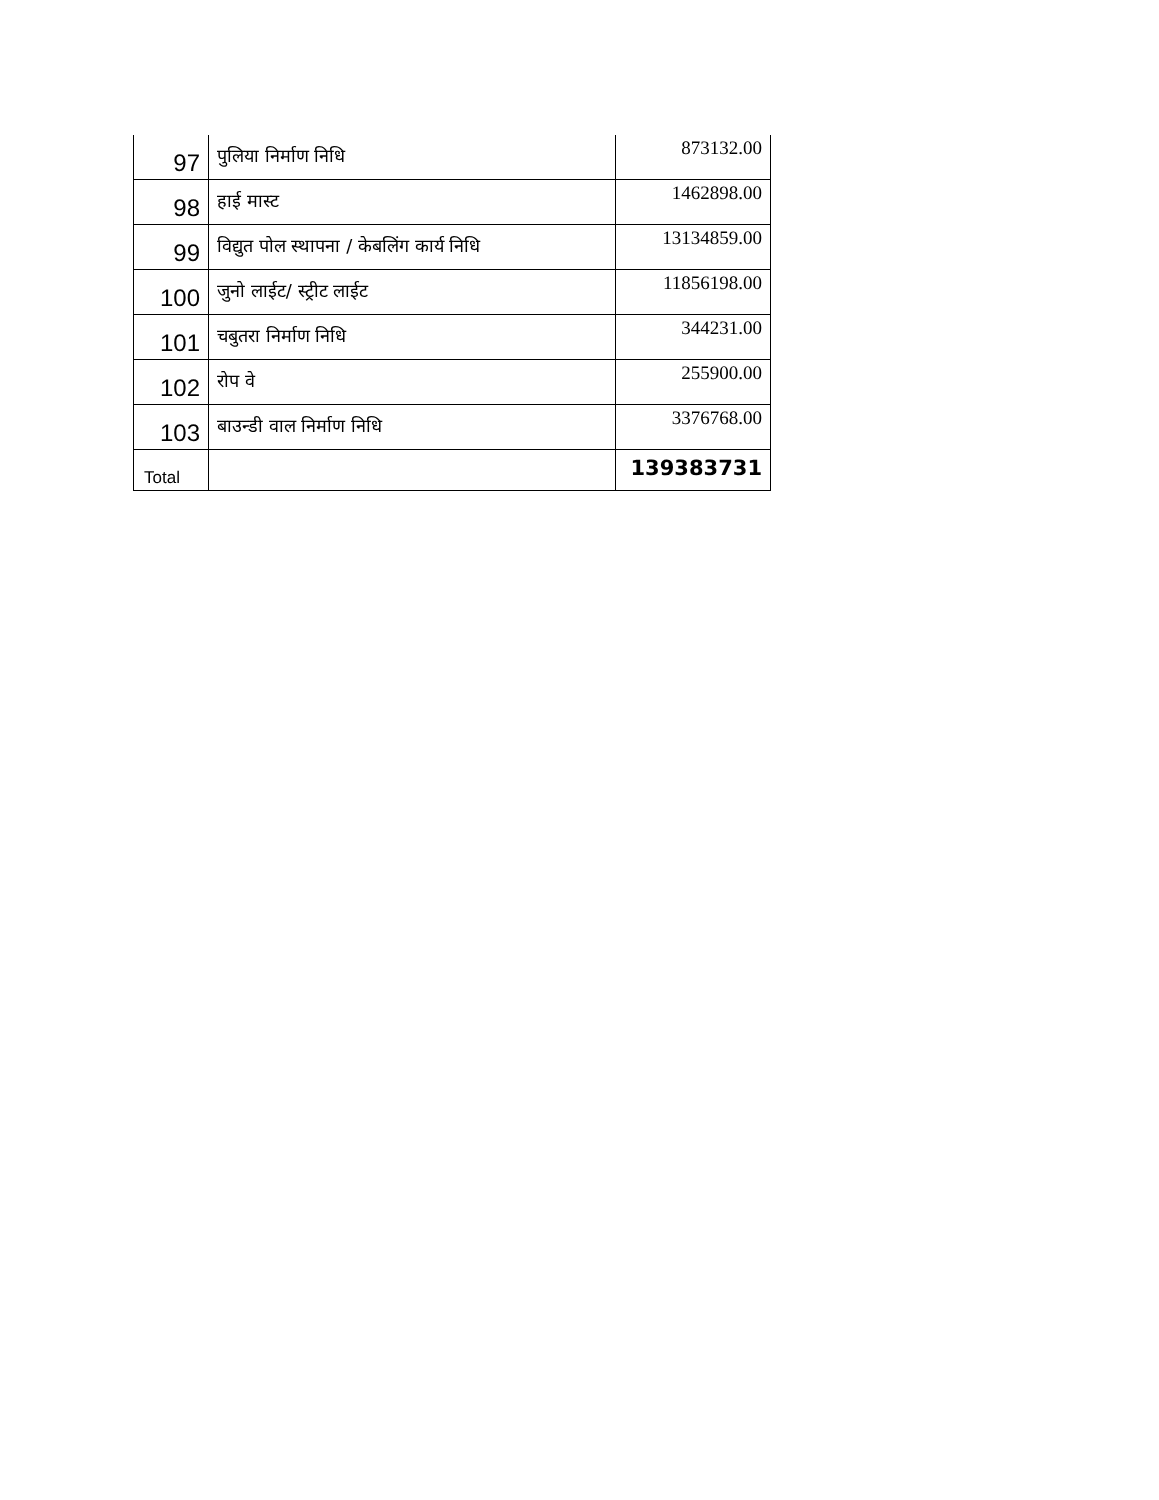| 97 | पुलिया निर्माण निधि | 873132.00 |
| 98 | हाई मास्ट | 1462898.00 |
| 99 | विद्युत पोल स्थापना / केबलिंग कार्य निधि | 13134859.00 |
| 100 | जुनो लाईट/ स्ट्रीट लाईट | 11856198.00 |
| 101 | चबुतरा निर्माण निधि | 344231.00 |
| 102 | रोप वे | 255900.00 |
| 103 | बाउन्डी वाल निर्माण निधि | 3376768.00 |
| Total | | 139383731 |